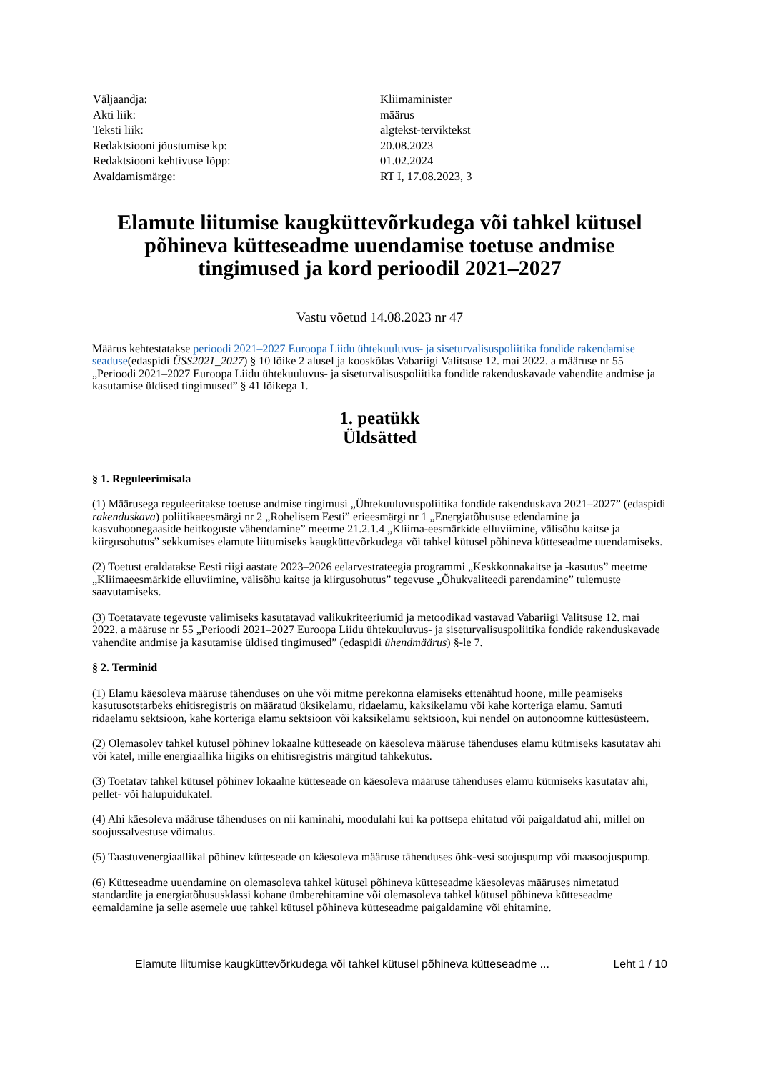| Väljaandja: | Kliimaminister |
| Akti liik: | määrus |
| Teksti liik: | algtekst-terviktekst |
| Redaktsiooni jõustumise kp: | 20.08.2023 |
| Redaktsiooni kehtivuse lõpp: | 01.02.2024 |
| Avaldamismärge: | RT I, 17.08.2023, 3 |
Elamute liitumise kaugküttevõrkudega või tahkel kütusel põhineva kütteseadme uuendamise toetuse andmise tingimused ja kord perioodil 2021–2027
Vastu võetud 14.08.2023 nr 47
Määrus kehtestatakse perioodi 2021–2027 Euroopa Liidu ühtekuuluvus- ja siseturvalisuspoliitika fondide rakendamise seaduse(edaspidi ÜSS2021_2027) § 10 lõike 2 alusel ja kooskõlas Vabariigi Valitsuse 12. mai 2022. a määruse nr 55 „Perioodi 2021–2027 Euroopa Liidu ühtekuuluvus- ja siseturvalisuspoliitika fondide rakenduskavade vahendite andmise ja kasutamise üldised tingimused” § 41 lõikega 1.
1. peatükk
Üldsätted
§ 1. Reguleerimisala
(1) Määrusega reguleeritakse toetuse andmise tingimusi „Ühtekuuluvuspoliitika fondide rakenduskava 2021–2027” (edaspidi rakenduskava) poliitikaeesmärgi nr 2 „Rohelisem Eesti” erieesmärgi nr 1 „Energiatõhususe edendamine ja kasvuhoonegaaside heitkoguste vähendamine” meetme 21.2.1.4 „Kliima-eesmärkide elluviimine, välisõhu kaitse ja kiirgusohutus” sekkumises elamute liitumiseks kaugküttevõrkudega või tahkel kütusel põhineva kütteseadme uuendamiseks.
(2) Toetust eraldatakse Eesti riigi aastate 2023–2026 eelarvestrateegia programmi „Keskkonnakaitse ja -kasutus” meetme „Kliimaeesmärkide elluviimine, välisõhu kaitse ja kiirgusohutus” tegevuse „Õhukvaliteedi parendamine” tulemuste saavutamiseks.
(3) Toetatavate tegevuste valimiseks kasutatavad valikukriteeriumid ja metoodikad vastavad Vabariigi Valitsuse 12. mai 2022. a määruse nr 55 „Perioodi 2021–2027 Euroopa Liidu ühtekuuluvus- ja siseturvalisuspoliitika fondide rakenduskavade vahendite andmise ja kasutamise üldised tingimused” (edaspidi ühendmäärus) §-le 7.
§ 2. Terminid
(1) Elamu käesoleva määruse tähenduses on ühe või mitme perekonna elamiseks ettenähtud hoone, mille peamiseks kasutusotstarbeks ehitisregistris on määratud üksikelamu, ridaelamu, kaksikelamu või kahe korteriga elamu. Samuti ridaelamu sektsioon, kahe korteriga elamu sektsioon või kaksikelamu sektsioon, kui nendel on autonoomne küttesüsteem.
(2) Olemasolev tahkel kütusel põhinev lokaalne kütteseade on käesoleva määruse tähenduses elamu kütmiseks kasutatav ahi või katel, mille energiaallika liigiks on ehitisregistris märgitud tahkekütus.
(3) Toetatav tahkel kütusel põhinev lokaalne kütteseade on käesoleva määruse tähenduses elamu kütmiseks kasutatav ahi, pellet- või halupuidukatel.
(4) Ahi käesoleva määruse tähenduses on nii kaminahi, moodulahi kui ka pottsepa ehitatud või paigaldatud ahi, millel on soojussalvestuse võimalus.
(5) Taastuvenergiaallikal põhinev kütteseade on käesoleva määruse tähenduses õhk-vesi soojuspump või maasoojuspump.
(6) Kütteseadme uuendamine on olemasoleva tahkel kütusel põhineva kütteseadme käesolevas määruses nimetatud standardite ja energiatõhusus­klassi kohane ümberehitamine või olemasoleva tahkel kütusel põhineva kütteseadme eemaldamine ja selle asemele uue tahkel kütusel põhineva kütteseadme paigaldamine või ehitamine.
Elamute liitumise kaugküttevõrkudega või tahkel kütusel põhineva kütteseadme ... Leht 1 / 10